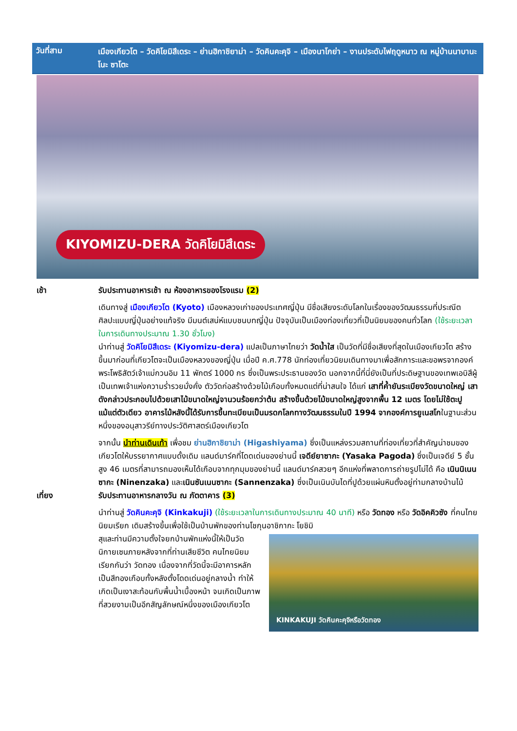วันที่สาม
เมืองเกียวโต – วัดคิโยมิสึเดระ – ย่านฮิกาชิยาม่า – วัดคินคะคุจิ – เมืองนาโกย่า – งานประดับไฟฤดูหนาว ณ หมู่บ้านนาบานะ โนะ ซาโตะ
KIYOMIZU-DERA วัดคิโยมิสึเดระ
เช้า รับประทานอาหารเช้า ณ ห้องอาหารของโรงแรม (2)
เดินทางสู่ เมืองเกียวโต (Kyoto) เมืองหลวงเก่าของประเทศญี่ปุ่น มีชื่อเสียงระดับโลกในเรื่องของวัฒนธรรมที่ประณีต ศิลปะแบบญี่ปุ่นอย่างแท้จริง มีมนต์เสน่ห์แบบชนบทญี่ปุ่น ปัจจุบันเป็นเมืองท่องเที่ยวที่เป็นนิยมของคนทั่วโลก (ใช้ระยะเวลาในการเดินทางประมาณ 1.30 ชั่วโมง)
นำท่านสู่ วัดคิโยมิสึเดระ (Kiyomizu-dera) แปลเป็นภาษาไทยว่า วัดน้ำใส เป็นวัดที่มีชื่อเสียงที่สุดในเมืองเกียวโต สร้างขึ้นมาก่อนที่เกียวโตจะเป็นเมืองหลวงของญี่ปุ่น เมื่อปี ค.ศ.778 นักท่องเที่ยวนิยมเดินทางมาเพื่อสักการะและขอพรจากองค์พระโพธิสัตว์เจ้าแม่กวนอิม 11 พักตร์ 1000 กร ซึ่งเป็นพระประธานของวัด นอกจากนี้ที่นี่ยังเป็นที่ประดิษฐานของเทพเอบิสึผู้เป็นเทพเจ้าแห่งความร่ำรวยมั่งคั่ง ตัววัดก่อสร้างด้วยไม้เกือบทั้งหมดแต่ที่น่าสนใจ ได้แก่ เสาที่ค้ำยันระเบียงวัดขนาดใหญ่ เสาดังกล่าวประกอบไปด้วยเสาไม้ขนาดใหญ่จานวนร้อยกว่าต้น สร้างขึ้นด้วยไม้ขนาดใหญ่สูงจากพื้น 12 เมตร โดยไม่ใช้ตะปูแม้แต่ตัวเดียว อาคารไม้หลังนี้ได้รับการขึ้นทะเบียนเป็นมรดกโลกทางวัฒนธรรมในปี 1994 จากองค์การยูเนสโกในฐานะส่วนหนึ่งของอนุสาวรีย์ทางประวัติศาสตร์เมืองเกียวโต
จากนั้น นำท่านเดินเท้า เพื่อชม ย่านฮิกาชิยาม่า (Higashiyama) ซึ่งเป็นแหล่งรวมสถานที่ท่องเที่ยวที่สำคัญน่าชมของเกียวโตให้บรรยากาศแบบดั้งเดิม แลนด์มาร์คที่โดดเด่นของย่านนี้ เจดีย์ยาซากะ (Yasaka Pagoda) ซึ่งเป็นเจดีย์ 5 ชั้น สูง 46 เมตรที่สามารถมองเห็นได้เกือบจากทุกมุมของย่านนี้ แลนด์มาร์คสวยๆ อีกแห่งที่พลาดการถ่ายรูปไม่ได้ คือ เนินนิเนนซากะ (Ninenzaka) และเนินซันเนนซากะ (Sannenzaka) ซึ่งเป็นเนินบันไดที่ปูด้วยแผ่นหินตั้งอยู่ท่ามกลางบ้านไม้
เที่ยง รับประทานอาหารกลางวัน ณ ภัตตาคาร (3)
นำท่านสู่ วัดคินคะคุจิ (Kinkakuji) (ใช้ระยะเวลาในการเดินทางประมาณ 40 นาที) หรือ วัดทอง หรือ วัดอิคคิวซัง ที่คนไทยนิยมเรียก เดิมสร้างขึ้นเพื่อใช้เป็นบ้านพักของท่านโชกุนอาชิกากะ โยชิมิ
สุและท่านมีความตั้งใจยกบ้านพักแห่งนี้ให้เป็นวัดนิกายเซนภายหลังจากที่ท่านเสียชีวิต คนไทยนิยมเรียกกันว่า วัดทอง เนื่องจากที่วัดนี้จะมีอาคารหลักเป็นสีทองเกือบทั้งหลังตั้งโดดเด่นอยู่กลางน้ำ ทำให้เกิดเป็นเงาสะท้อนกับพื้นน้ำเบื้องหน้า จนเกิดเป็นภาพที่สวยงามเป็นอีกสัญลักษณ์หนึ่งของเมืองเกียวโต
KINKAKUJI วัดคินคะคุจิหรือวัดทอง